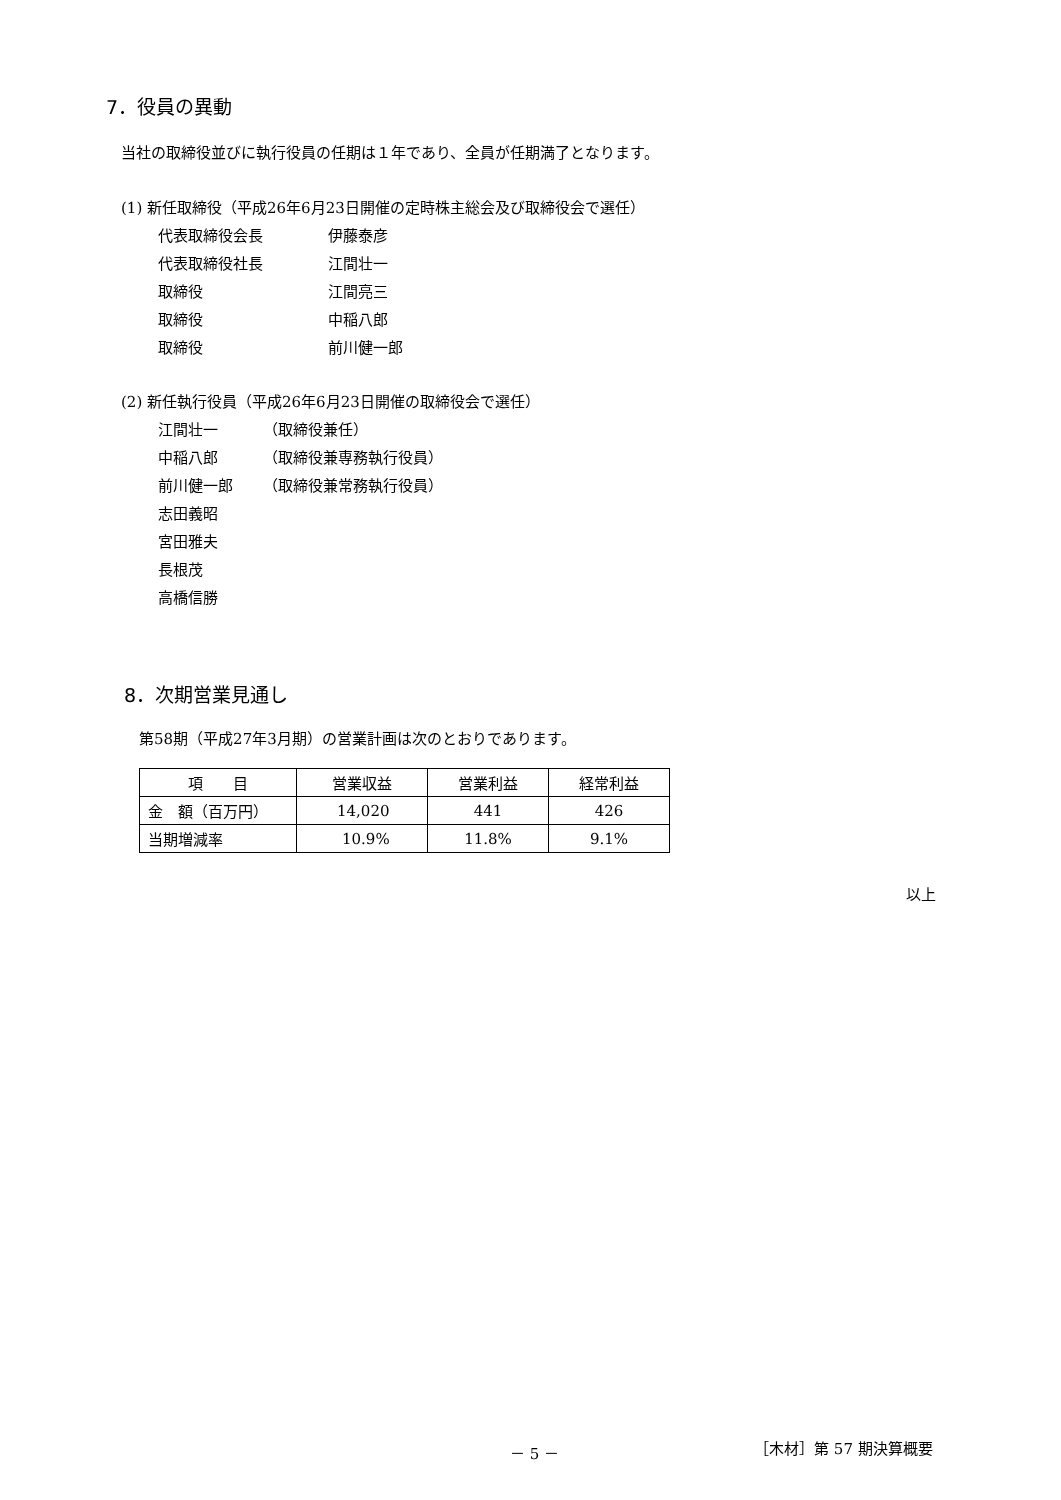7．役員の異動
当社の取締役並びに執行役員の任期は１年であり、全員が任期満了となります。
(1) 新任取締役（平成26年6月23日開催の定時株主総会及び取締役会で選任）
代表取締役会長 伊藤泰彦
代表取締役社長 江間壮一
取締役 江間亮三
取締役 中稲八郎
取締役 前川健一郎
(2) 新任執行役員（平成26年6月23日開催の取締役会で選任）
江間壮一 （取締役兼任）
中稲八郎 （取締役兼専務執行役員）
前川健一郎 （取締役兼常務執行役員）
志田義昭
宮田雅夫
長根茂
高橋信勝
8．次期営業見通し
第58期（平成27年3月期）の営業計画は次のとおりであります。
| 項 目 | 営業収益 | 営業利益 | 経常利益 |
| 金 額（百万円） | 14,020 | 441 | 426 |
| 当期増減率 | 10.9% | 11.8% | 9.1% |
以上
－ 5 － ［木材］第 57 期決算概要